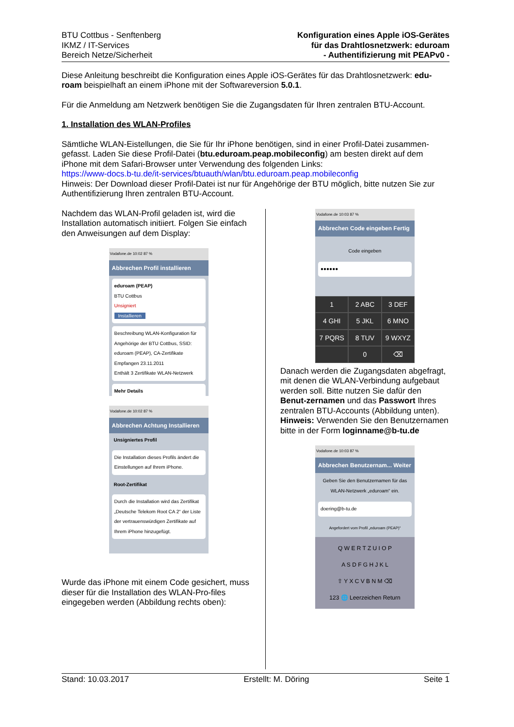BTU Cottbus - Senftenberg
IKMZ / IT-Services
Bereich Netze/Sicherheit
Konfiguration eines Apple iOS-Gerätes
für das Drahtlosnetzwerk: eduroam
- Authentifizierung mit PEAPv0 -
Diese Anleitung beschreibt die Konfiguration eines Apple iOS-Gerätes für das Drahtlosnetzwerk: edu-roam beispielhaft an einem iPhone mit der Softwareversion 5.0.1.
Für die Anmeldung am Netzwerk benötigen Sie die Zugangsdaten für Ihren zentralen BTU-Account.
1. Installation des WLAN-Profiles
Sämtliche WLAN-Eistellungen, die Sie für Ihr iPhone benötigen, sind in einer Profil-Datei zusammen-gefasst. Laden Sie diese Profil-Datei (btu.eduroam.peap.mobileconfig) am besten direkt auf dem iPhone mit dem Safari-Browser unter Verwendung des folgenden Links:
https://www-docs.b-tu.de/it-services/btuauth/wlan/btu.eduroam.peap.mobileconfig
Hinweis: Der Download dieser Profil-Datei ist nur für Angehörige der BTU möglich, bitte nutzen Sie zur Authentifizierung Ihren zentralen BTU-Account.
Nachdem das WLAN-Profil geladen ist, wird die Installation automatisch initiiert. Folgen Sie einfach den Anweisungen auf dem Display:
Vodafone.de 10:02 87 %
Abbrechen Profil installieren
eduroam (PEAP)
BTU Cottbus
Unsigniert
Installieren
Beschreibung WLAN-Konfiguration für Angehörige der BTU Cottbus, SSID: eduroam (PEAP), CA-Zertifikate
Empfangen 23.11.2011
Enthält 3 Zertifikate WLAN-Netzwerk
Mehr Details
Vodafone.de 10:02 87 %
Abbrechen Achtung Installieren
Unsigniertes Profil
Die Installation dieses Profils ändert die Einstellungen auf Ihrem iPhone.
Root-Zertifikat
Durch die Installation wird das Zertifikat „Deutsche Telekom Root CA 2“ der Liste der vertrauenswürdigen Zertifikate auf Ihrem iPhone hinzugefügt.
Wurde das iPhone mit einem Code gesichert, muss dieser für die Installation des WLAN-Pro-files eingegeben werden (Abbildung rechts oben):
Vodafone.de 10:03 87 %
Abbrechen Code eingeben Fertig
Code eingeben
●●●●●●
1
2 ABC
3 DEF
4 GHI
5 JKL
6 MNO
7 PQRS
8 TUV
9 WXYZ
0
⌫
Danach werden die Zugangsdaten abgefragt, mit denen die WLAN-Verbindung aufgebaut werden soll. Bitte nutzen Sie dafür den Benut-zernamen und das Passwort Ihres zentralen BTU-Accounts (Abbildung unten).
Hinweis: Verwenden Sie den Benutzernamen bitte in der Form loginname@b-tu.de
Vodafone.de 10:03 87 %
Abbrechen Benutzernam... Weiter
Geben Sie den Benutzernamen für das WLAN-Netzwerk „eduroam“ ein.
doering@b-tu.de
Angefordert vom Profil „eduroam (PEAP)“
Q W E R T Z U I O P
A S D F G H J K L
⇧ Y X C V B N M ⌫
123 🌐 Leerzeichen Return
Stand: 10.03.2017 Erstellt: M. Döring Seite 1